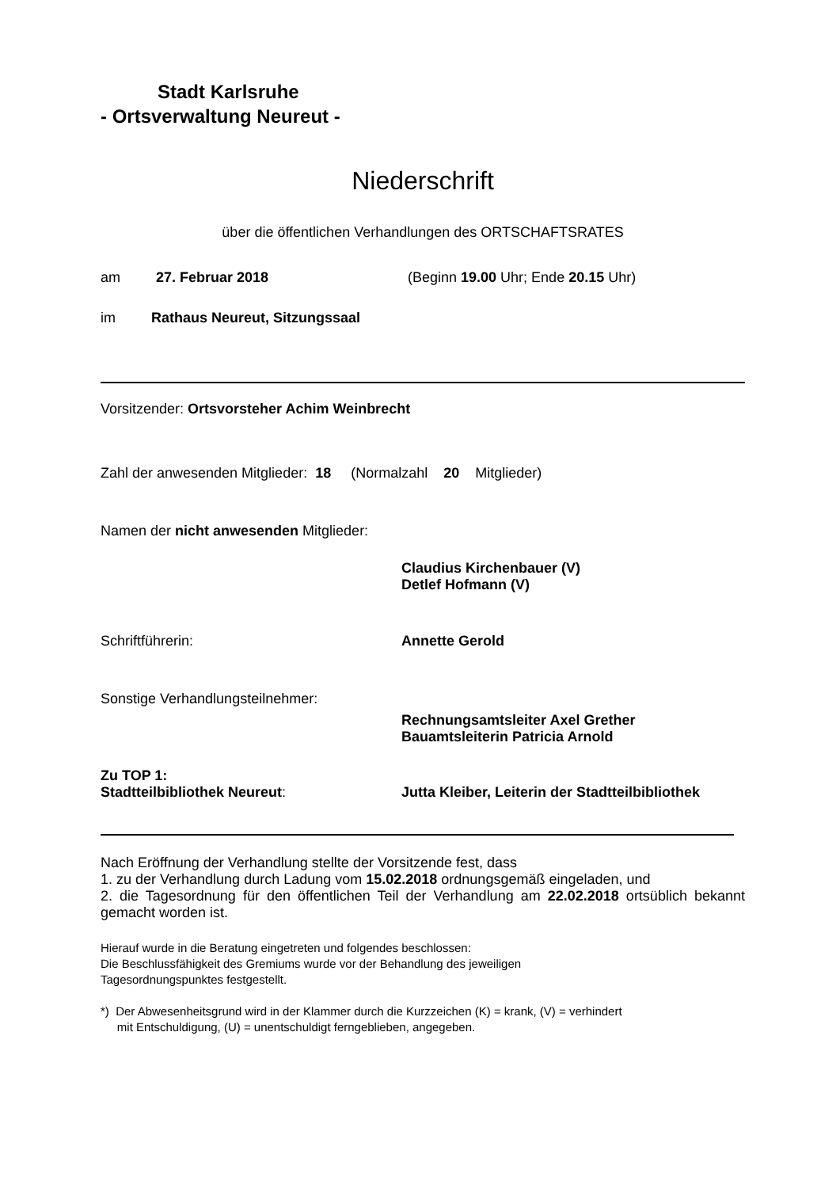Stadt Karlsruhe
- Ortsverwaltung Neureut -
Niederschrift
über die öffentlichen Verhandlungen des ORTSCHAFTSRATES
am 27. Februar 2018 (Beginn 19.00 Uhr; Ende 20.15 Uhr)
im Rathaus Neureut, Sitzungssaal
Vorsitzender: Ortsvorsteher Achim Weinbrecht
Zahl der anwesenden Mitglieder: 18 (Normalzahl 20 Mitglieder)
Namen der nicht anwesenden Mitglieder:
Claudius Kirchenbauer (V)
Detlef Hofmann (V)
Schriftführerin: Annette Gerold
Sonstige Verhandlungsteilnehmer:
Rechnungsamtsleiter Axel Grether
Bauamtsleiterin Patricia Arnold
Zu TOP 1:
Stadtteilbibliothek Neureut: Jutta Kleiber, Leiterin der Stadtteilbibliothek
Nach Eröffnung der Verhandlung stellte der Vorsitzende fest, dass
1. zu der Verhandlung durch Ladung vom 15.02.2018 ordnungsgemäß eingeladen, und
2. die Tagesordnung für den öffentlichen Teil der Verhandlung am 22.02.2018 ortsüblich bekannt gemacht worden ist.
Hierauf wurde in die Beratung eingetreten und folgendes beschlossen:
Die Beschlussfähigkeit des Gremiums wurde vor der Behandlung des jeweiligen
Tagesordnungspunktes festgestellt.
*) Der Abwesenheitsgrund wird in der Klammer durch die Kurzzeichen (K) = krank, (V) = verhindert
mit Entschuldigung, (U) = unentschuldigt ferngeblieben, angegeben.